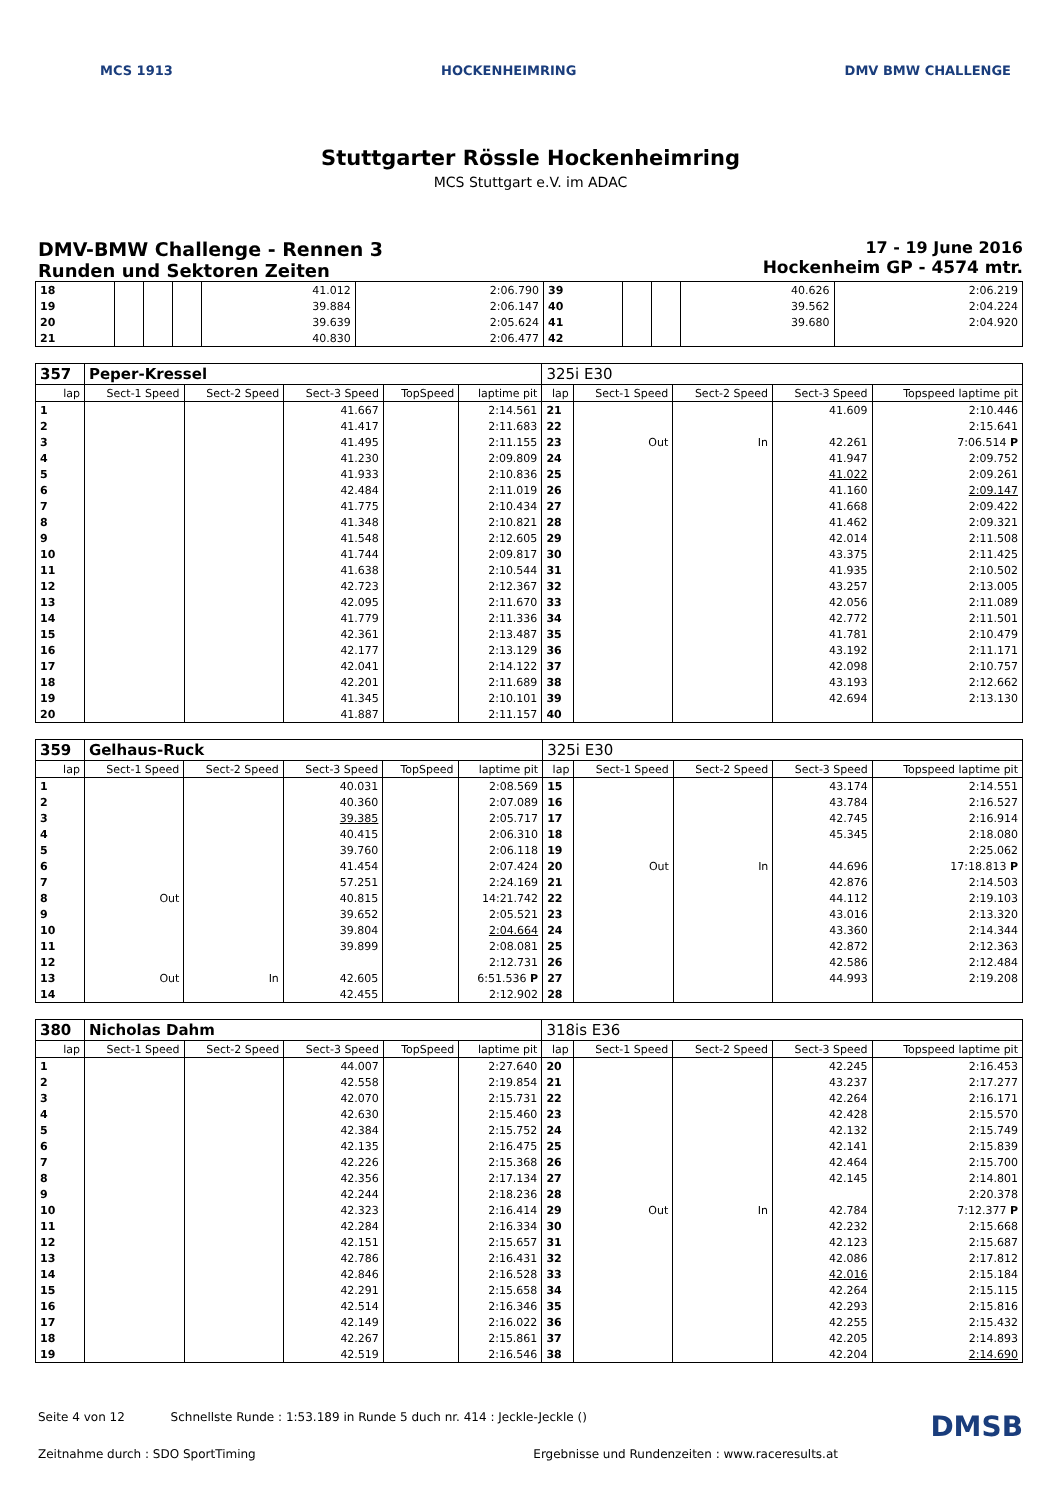MCS 1913 HOCKENHEIMRING DMV BMW CHALLENGE
Stuttgarter Rössle Hockenheimring
MCS Stuttgart e.V. im ADAC
DMV-BMW Challenge - Rennen 3
Runden und Sektoren Zeiten
17 - 19 June 2016
Hockenheim GP - 4574 mtr.
| 18 | | | | 41.012 | 2:06.790 | 39 | | | 40.626 | 2:06.219 |
| 19 | | | | 39.884 | 2:06.147 | 40 | | | 39.562 | 2:04.224 |
| 20 | | | | 39.639 | 2:05.624 | 41 | | | 39.680 | 2:04.920 |
| 21 | | | | 40.830 | 2:06.477 | 42 | | | | |
| 357 | Peper-Kressel | | | | | 325i E30 | | | | |
| lap | Sect-1 Speed | Sect-2 Speed | Sect-3 Speed | TopSpeed | laptime pit | lap | Sect-1 Speed | Sect-2 Speed | Sect-3 Speed | Topspeed laptime pit |
| 1 | | | 41.667 | | 2:14.561 | 21 | | | 41.609 | 2:10.446 |
| 2 | | | 41.417 | | 2:11.683 | 22 | | | | 2:15.641 |
| 3 | | | 41.495 | | 2:11.155 | 23 | Out | In | 42.261 | 7:06.514 P |
| 4 | | | 41.230 | | 2:09.809 | 24 | | | 41.947 | 2:09.752 |
| 5 | | | 41.933 | | 2:10.836 | 25 | | | 41.022 | 2:09.261 |
| 6 | | | 42.484 | | 2:11.019 | 26 | | | 41.160 | 2:09.147 |
| 7 | | | 41.775 | | 2:10.434 | 27 | | | 41.668 | 2:09.422 |
| 8 | | | 41.348 | | 2:10.821 | 28 | | | 41.462 | 2:09.321 |
| 9 | | | 41.548 | | 2:12.605 | 29 | | | 42.014 | 2:11.508 |
| 10 | | | 41.744 | | 2:09.817 | 30 | | | 43.375 | 2:11.425 |
| 11 | | | 41.638 | | 2:10.544 | 31 | | | 41.935 | 2:10.502 |
| 12 | | | 42.723 | | 2:12.367 | 32 | | | 43.257 | 2:13.005 |
| 13 | | | 42.095 | | 2:11.670 | 33 | | | 42.056 | 2:11.089 |
| 14 | | | 41.779 | | 2:11.336 | 34 | | | 42.772 | 2:11.501 |
| 15 | | | 42.361 | | 2:13.487 | 35 | | | 41.781 | 2:10.479 |
| 16 | | | 42.177 | | 2:13.129 | 36 | | | 43.192 | 2:11.171 |
| 17 | | | 42.041 | | 2:14.122 | 37 | | | 42.098 | 2:10.757 |
| 18 | | | 42.201 | | 2:11.689 | 38 | | | 43.193 | 2:12.662 |
| 19 | | | 41.345 | | 2:10.101 | 39 | | | 42.694 | 2:13.130 |
| 20 | | | 41.887 | | 2:11.157 | 40 | | | | |
| 359 | Gelhaus-Ruck | | | | | 325i E30 | | | | |
| lap | Sect-1 Speed | Sect-2 Speed | Sect-3 Speed | TopSpeed | laptime pit | lap | Sect-1 Speed | Sect-2 Speed | Sect-3 Speed | Topspeed laptime pit |
| 1 | | | 40.031 | | 2:08.569 | 15 | | | 43.174 | 2:14.551 |
| 2 | | | 40.360 | | 2:07.089 | 16 | | | 43.784 | 2:16.527 |
| 3 | | | 39.385 | | 2:05.717 | 17 | | | 42.745 | 2:16.914 |
| 4 | | | 40.415 | | 2:06.310 | 18 | | | 45.345 | 2:18.080 |
| 5 | | | 39.760 | | 2:06.118 | 19 | | | | 2:25.062 |
| 6 | | | 41.454 | | 2:07.424 | 20 | Out | In | 44.696 | 17:18.813 P |
| 7 | | | 57.251 | | 2:24.169 | 21 | | | 42.876 | 2:14.503 |
| 8 | Out | | 40.815 | | 14:21.742 | 22 | | | 44.112 | 2:19.103 |
| 9 | | | 39.652 | | 2:05.521 | 23 | | | 43.016 | 2:13.320 |
| 10 | | | 39.804 | | 2:04.664 | 24 | | | 43.360 | 2:14.344 |
| 11 | | | 39.899 | | 2:08.081 | 25 | | | 42.872 | 2:12.363 |
| 12 | | | | | 2:12.731 | 26 | | | 42.586 | 2:12.484 |
| 13 | Out | In | 42.605 | | 6:51.536 P | 27 | | | 44.993 | 2:19.208 |
| 14 | | | 42.455 | | 2:12.902 | 28 | | | | |
| 380 | Nicholas Dahm | | | | | 318is E36 | | | | |
| lap | Sect-1 Speed | Sect-2 Speed | Sect-3 Speed | TopSpeed | laptime pit | lap | Sect-1 Speed | Sect-2 Speed | Sect-3 Speed | Topspeed laptime pit |
| 1 | | | 44.007 | | 2:27.640 | 20 | | | 42.245 | 2:16.453 |
| 2 | | | 42.558 | | 2:19.854 | 21 | | | 43.237 | 2:17.277 |
| 3 | | | 42.070 | | 2:15.731 | 22 | | | 42.264 | 2:16.171 |
| 4 | | | 42.630 | | 2:15.460 | 23 | | | 42.428 | 2:15.570 |
| 5 | | | 42.384 | | 2:15.752 | 24 | | | 42.132 | 2:15.749 |
| 6 | | | 42.135 | | 2:16.475 | 25 | | | 42.141 | 2:15.839 |
| 7 | | | 42.226 | | 2:15.368 | 26 | | | 42.464 | 2:15.700 |
| 8 | | | 42.356 | | 2:17.134 | 27 | | | 42.145 | 2:14.801 |
| 9 | | | 42.244 | | 2:18.236 | 28 | | | | 2:20.378 |
| 10 | | | 42.323 | | 2:16.414 | 29 | Out | In | 42.784 | 7:12.377 P |
| 11 | | | 42.284 | | 2:16.334 | 30 | | | 42.232 | 2:15.668 |
| 12 | | | 42.151 | | 2:15.657 | 31 | | | 42.123 | 2:15.687 |
| 13 | | | 42.786 | | 2:16.431 | 32 | | | 42.086 | 2:17.812 |
| 14 | | | 42.846 | | 2:16.528 | 33 | | | 42.016 | 2:15.184 |
| 15 | | | 42.291 | | 2:15.658 | 34 | | | 42.264 | 2:15.115 |
| 16 | | | 42.514 | | 2:16.346 | 35 | | | 42.293 | 2:15.816 |
| 17 | | | 42.149 | | 2:16.022 | 36 | | | 42.255 | 2:15.432 |
| 18 | | | 42.267 | | 2:15.861 | 37 | | | 42.205 | 2:14.893 |
| 19 | | | 42.519 | | 2:16.546 | 38 | | | 42.204 | 2:14.690 |
Seite 4 von 12 Schnellste Runde : 1:53.189 in Runde 5 duch nr. 414 : Jeckle-Jeckle () DMSB
Zeitnahme durch : SDO SportTiming Ergebnisse und Rundenzeiten : www.raceresults.at